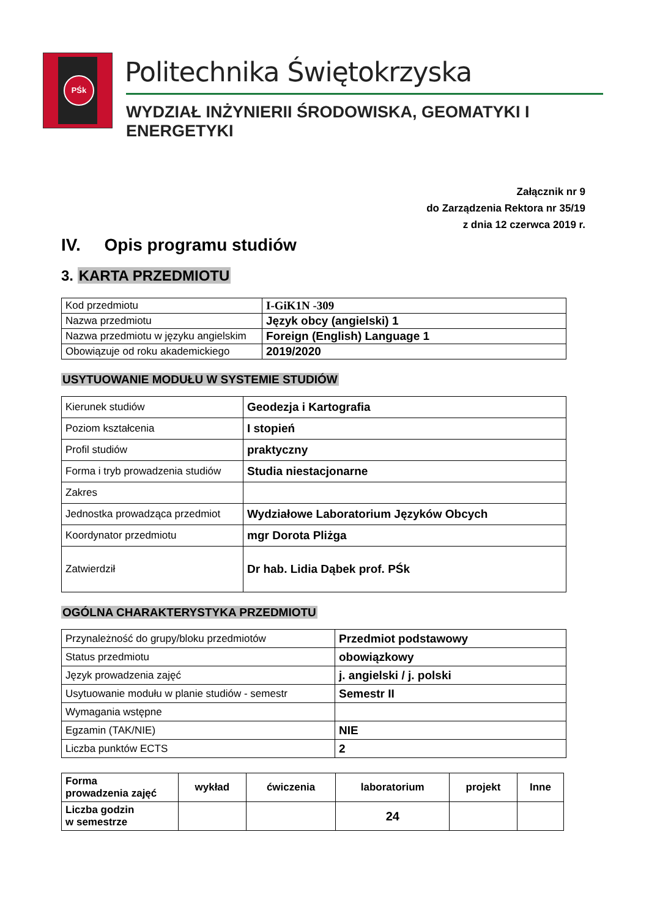PŚk Politechnika Świętokrzyska
WYDZIAŁ INŻYNIERII ŚRODOWISKA, GEOMATYKI I ENERGETYKI
Załącznik nr 9
do Zarządzenia Rektora nr 35/19
z dnia 12 czerwca 2019 r.
IV. Opis programu studiów
3. KARTA PRZEDMIOTU
| Kod przedmiotu | I-GiK1N -309 |
| Nazwa przedmiotu | Język obcy (angielski) 1 |
| Nazwa przedmiotu w języku angielskim | Foreign (English) Language 1 |
| Obowiązuje od roku akademickiego | 2019/2020 |
USYTUOWANIE MODUŁU W SYSTEMIE STUDIÓW
| Kierunek studiów | Geodezja i Kartografia |
| Poziom kształcenia | I stopień |
| Profil studiów | praktyczny |
| Forma i tryb prowadzenia studiów | Studia niestacjonarne |
| Zakres | |
| Jednostka prowadząca przedmiot | Wydziałowe Laboratorium Języków Obcych |
| Koordynator przedmiotu | mgr Dorota Pliżga |
| Zatwierdził | Dr hab. Lidia Dąbek prof. PŚk |
OGÓLNA CHARAKTERYSTYKA PRZEDMIOTU
| Przynależność do grupy/bloku przedmiotów | Przedmiot podstawowy |
| Status przedmiotu | obowiązkowy |
| Język prowadzenia zajęć | j. angielski / j. polski |
| Usytuowanie modułu w planie studiów - semestr | Semestr II |
| Wymagania wstępne | |
| Egzamin (TAK/NIE) | NIE |
| Liczba punktów ECTS | 2 |
| Forma prowadzenia zajęć | wykład | ćwiczenia | laboratorium | projekt | Inne |
| Liczba godzin w semestrze | | | 24 | | |